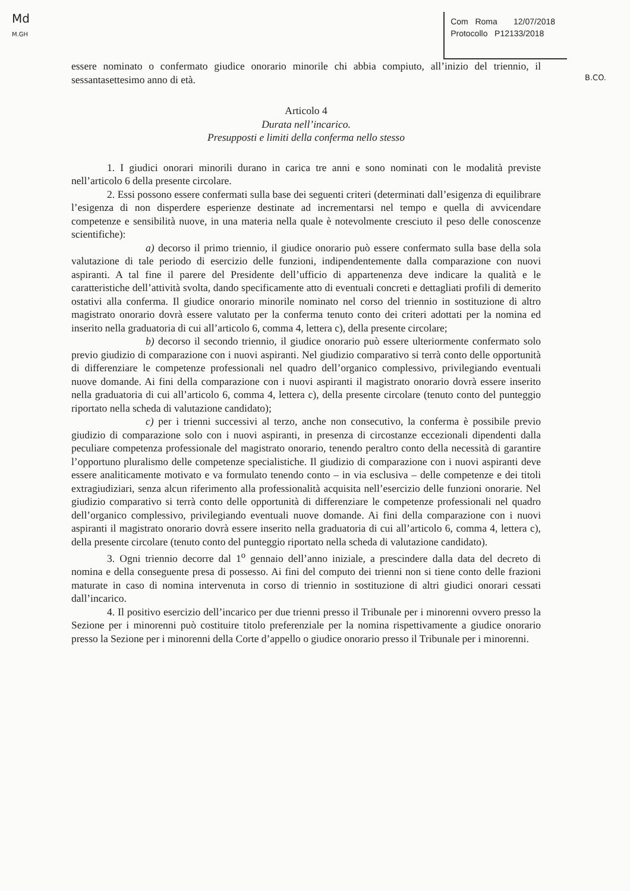Md
M.GH
Com Roma 12/07/2018
Protocollo P12133/2018
B.CO.
essere nominato o confermato giudice onorario minorile chi abbia compiuto, all’inizio del triennio, il sessantasettesimo anno di età.
Articolo 4
Durata nell’incarico.
Presupposti e limiti della conferma nello stesso
1. I giudici onorari minorili durano in carica tre anni e sono nominati con le modalità previste nell’articolo 6 della presente circolare.
2. Essi possono essere confermati sulla base dei seguenti criteri (determinati dall’esigenza di equilibrare l’esigenza di non disperdere esperienze destinate ad incrementarsi nel tempo e quella di avvicendare competenze e sensibilità nuove, in una materia nella quale è notevolmente cresciuto il peso delle conoscenze scientifiche):
a) decorso il primo triennio, il giudice onorario può essere confermato sulla base della sola valutazione di tale periodo di esercizio delle funzioni, indipendentemente dalla comparazione con nuovi aspiranti. A tal fine il parere del Presidente dell’ufficio di appartenenza deve indicare la qualità e le caratteristiche dell’attività svolta, dando specificamente atto di eventuali concreti e dettagliati profili di demerito ostativi alla conferma. Il giudice onorario minorile nominato nel corso del triennio in sostituzione di altro magistrato onorario dovrà essere valutato per la conferma tenuto conto dei criteri adottati per la nomina ed inserito nella graduatoria di cui all’articolo 6, comma 4, lettera c), della presente circolare;
b) decorso il secondo triennio, il giudice onorario può essere ulteriormente confermato solo previo giudizio di comparazione con i nuovi aspiranti. Nel giudizio comparativo si terrà conto delle opportunità di differenziare le competenze professionali nel quadro dell’organico complessivo, privilegiando eventuali nuove domande. Ai fini della comparazione con i nuovi aspiranti il magistrato onorario dovrà essere inserito nella graduatoria di cui all’articolo 6, comma 4, lettera c), della presente circolare (tenuto conto del punteggio riportato nella scheda di valutazione candidato);
c) per i trienni successivi al terzo, anche non consecutivo, la conferma è possibile previo giudizio di comparazione solo con i nuovi aspiranti, in presenza di circostanze eccezionali dipendenti dalla peculiare competenza professionale del magistrato onorario, tenendo peraltro conto della necessità di garantire l’opportuno pluralismo delle competenze specialistiche. Il giudizio di comparazione con i nuovi aspiranti deve essere analiticamente motivato e va formulato tenendo conto – in via esclusiva – delle competenze e dei titoli extragiudiziari, senza alcun riferimento alla professionalità acquisita nell’esercizio delle funzioni onorarie. Nel giudizio comparativo si terrà conto delle opportunità di differenziare le competenze professionali nel quadro dell’organico complessivo, privilegiando eventuali nuove domande. Ai fini della comparazione con i nuovi aspiranti il magistrato onorario dovrà essere inserito nella graduatoria di cui all’articolo 6, comma 4, lettera c), della presente circolare (tenuto conto del punteggio riportato nella scheda di valutazione candidato).
3. Ogni triennio decorre dal 1<sup>o</sup> gennaio dell’anno iniziale, a prescindere dalla data del decreto di nomina e della conseguente presa di possesso. Ai fini del computo dei trienni non si tiene conto delle frazioni maturate in caso di nomina intervenuta in corso di triennio in sostituzione di altri giudici onorari cessati dall’incarico.
4. Il positivo esercizio dell’incarico per due trienni presso il Tribunale per i minorenni ovvero presso la Sezione per i minorenni può costituire titolo preferenziale per la nomina rispettivamente a giudice onorario presso la Sezione per i minorenni della Corte d’appello o giudice onorario presso il Tribunale per i minorenni.